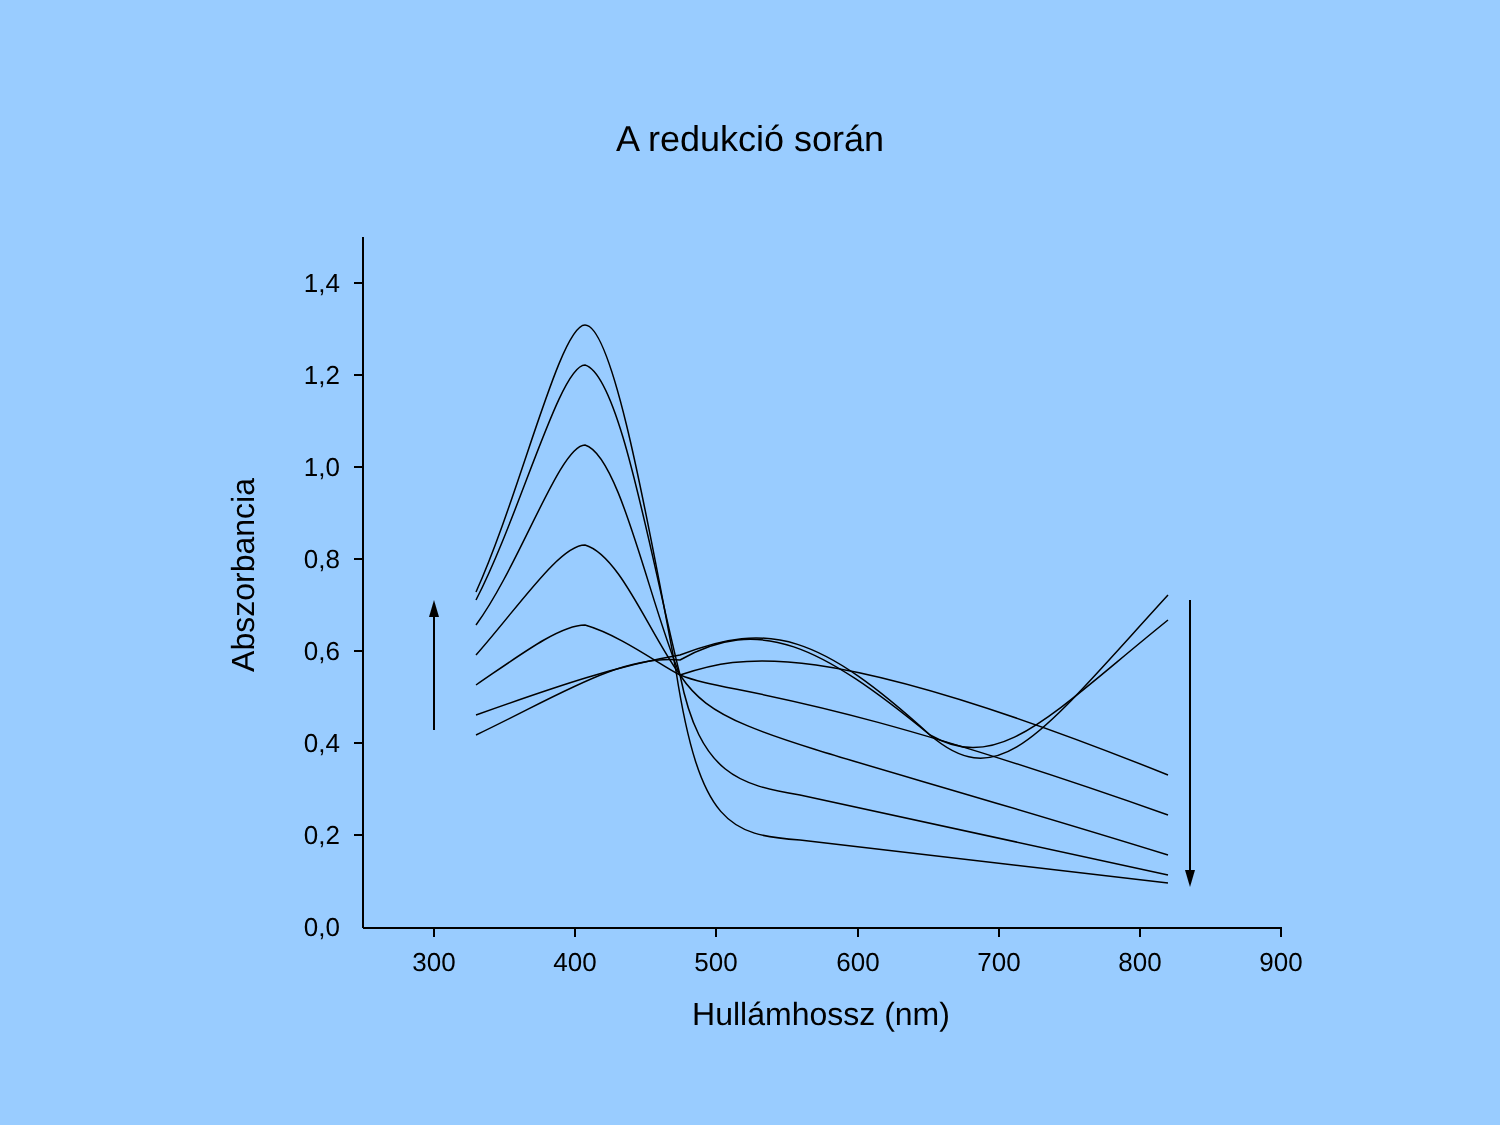A redukció során
1,4
1,2
1,0
0,8
0,6
0,4
0,2
0,0
300
400
500
600
700
800
900
Hullámhossz (nm)
Abszorbancia